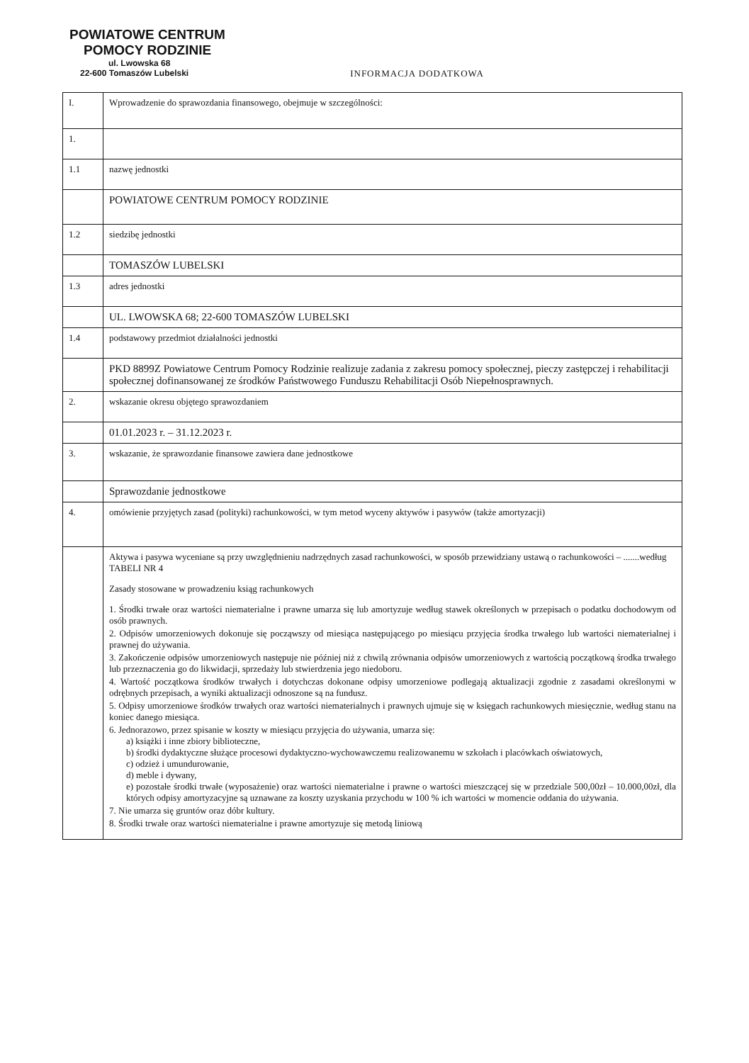POWIATOWE CENTRUM
POMOCY RODZINIE
ul. Lwowska 68
22-600 Tomaszów Lubelski
INFORMACJA DODATKOWA
| I. | Wprowadzenie do sprawozdania finansowego, obejmuje w szczególności: |
| 1. | |
| 1.1 | nazwę jednostki |
| | POWIATOWE CENTRUM POMOCY RODZINIE |
| 1.2 | siedzibę jednostki |
| | TOMASZÓW LUBELSKI |
| 1.3 | adres jednostki |
| | UL. LWOWSKA 68; 22-600 TOMASZÓW LUBELSKI |
| 1.4 | podstawowy przedmiot działalności jednostki |
| | PKD 8899Z Powiatowe Centrum Pomocy Rodzinie realizuje zadania z zakresu pomocy społecznej, pieczy zastępczej i rehabilitacji społecznej dofinansowanej ze środków Państwowego Funduszu Rehabilitacji Osób Niepełnosprawnych. |
| 2. | wskazanie okresu objętego sprawozdaniem |
| | 01.01.2023 r. – 31.12.2023 r. |
| 3. | wskazanie, że sprawozdanie finansowe zawiera dane jednostkowe |
| | Sprawozdanie jednostkowe |
| 4. | omówienie przyjętych zasad (polityki) rachunkowości, w tym metod wyceny aktywów i pasywów (także amortyzacji) |
| | Aktywa i pasywa wyceniane są przy uwzględnieniu nadrzędnych zasad rachunkowości, w sposób przewidziany ustawą o rachunkowości – .......według TABELI NR 4 Zasady stosowane w prowadzeniu ksiąg rachunkowych 1. Środki trwałe oraz wartości niematerialne i prawne umarza się lub amortyzuje według stawek określonych w przepisach o podatku dochodowym od osób prawnych. 2. Odpisów umorzeniowych dokonuje się począwszy od miesiąca następującego po miesiącu przyjęcia środka trwałego lub wartości niematerialnej i prawnej do używania. 3. Zakończenie odpisów umorzeniowych następuje nie później niż z chwilą zrównania odpisów umorzeniowych z wartością początkową środka trwałego lub przeznaczenia go do likwidacji, sprzedaży lub stwierdzenia jego niedoboru. 4. Wartość początkowa środków trwałych i dotychczas dokonane odpisy umorzeniowe podlegają aktualizacji zgodnie z zasadami określonymi w odrębnych przepisach, a wyniki aktualizacji odnoszone są na fundusz. 5. Odpisy umorzeniowe środków trwałych oraz wartości niematerialnych i prawnych ujmuje się w księgach rachunkowych miesięcznie, według stanu na koniec danego miesiąca. 6. Jednorazowo, przez spisanie w koszty w miesiącu przyjęcia do używania, umarza się: a) książki i inne zbiory biblioteczne, b) środki dydaktyczne służące procesowi dydaktyczno-wychowawczemu realizowanemu w szkołach i placówkach oświatowych, c) odzież i umundurowanie, d) meble i dywany, e) pozostałe środki trwałe (wyposażenie) oraz wartości niematerialne i prawne o wartości mieszczącej się w przedziale 500,00zł – 10.000,00zł, dla których odpisy amortyzacyjne są uznawane za koszty uzyskania przychodu w 100 % ich wartości w momencie oddania do używania. 7. Nie umarza się gruntów oraz dóbr kultury. 8. Środki trwałe oraz wartości niematerialne i prawne amortyzuje się metodą liniową |